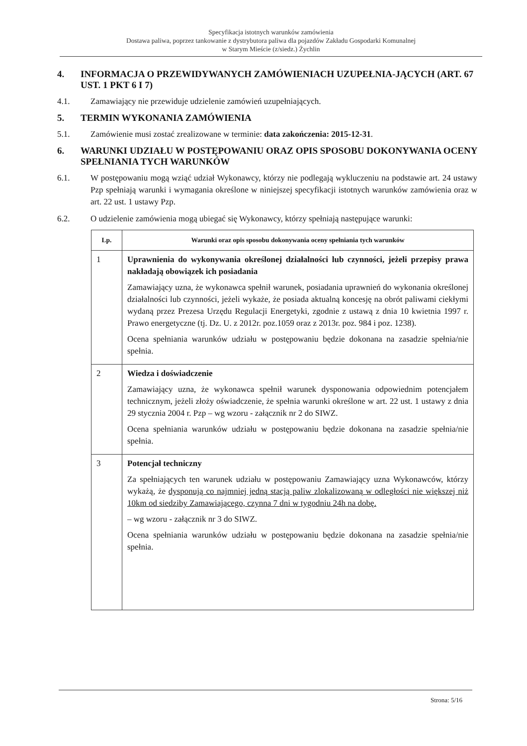Specyfikacja istotnych warunków zamówienia
Dostawa paliwa, poprzez tankowanie z dystrybutora paliwa dla pojazdów Zakładu Gospodarki Komunalnej
w Starym Mieście (z/siedz.) Żychlin
4. INFORMACJA O PRZEWIDYWANYCH ZAMÓWIENIACH UZUPEŁNIA-JĄCYCH (ART. 67 UST. 1 PKT 6 I 7)
4.1. Zamawiający nie przewiduje udzielenie zamówień uzupełniających.
5. TERMIN WYKONANIA ZAMÓWIENIA
5.1. Zamówienie musi zostać zrealizowane w terminie: data zakończenia: 2015-12-31.
6. WARUNKI UDZIAŁU W POSTĘPOWANIU ORAZ OPIS SPOSOBU DOKONYWANIA OCENY SPEŁNIANIA TYCH WARUNKÓW
6.1. W postępowaniu mogą wziąć udział Wykonawcy, którzy nie podlegają wykluczeniu na podstawie art. 24 ustawy Pzp spełniają warunki i wymagania określone w niniejszej specyfikacji istotnych warunków zamówienia oraz w art. 22 ust. 1 ustawy Pzp.
6.2. O udzielenie zamówienia mogą ubiegać się Wykonawcy, którzy spełniają następujące warunki:
| Lp. | Warunki oraz opis sposobu dokonywania oceny spełniania tych warunków |
| --- | --- |
| 1 | Uprawnienia do wykonywania określonej działalności lub czynności, jeżeli przepisy prawa nakładają obowiązek ich posiadania Zamawiający uzna, że wykonawca spełnił warunek, posiadania uprawnień do wykonania określonej działalności lub czynności, jeżeli wykaże, że posiada aktualną koncesję na obrót paliwami ciekłymi wydaną przez Prezesa Urzędu Regulacji Energetyki, zgodnie z ustawą z dnia 10 kwietnia 1997 r. Prawo energetyczne (tj. Dz. U. z 2012r. poz.1059 oraz z 2013r. poz. 984 i poz. 1238). Ocena spełniania warunków udziału w postępowaniu będzie dokonana na zasadzie spełnia/nie spełnia. |
| 2 | Wiedza i doświadczenie Zamawiający uzna, że wykonawca spełnił warunek dysponowania odpowiednim potencjałem technicznym, jeżeli złoży oświadczenie, że spełnia warunki określone w art. 22 ust. 1 ustawy z dnia 29 stycznia 2004 r. Pzp – wg wzoru - załącznik nr 2 do SIWZ. Ocena spełniania warunków udziału w postępowaniu będzie dokonana na zasadzie spełnia/nie spełnia. |
| 3 | Potencjał techniczny Za spełniających ten warunek udziału w postępowaniu Zamawiający uzna Wykonawców, którzy wykażą, że dysponują co najmniej jedną stacją paliw zlokalizowaną w odległości nie większej niż 10km od siedziby Zamawiającego, czynna 7 dni w tygodniu 24h na dobę. – wg wzoru - załącznik nr 3 do SIWZ. Ocena spełniania warunków udziału w postępowaniu będzie dokonana na zasadzie spełnia/nie spełnia. |
Strona: 5/16